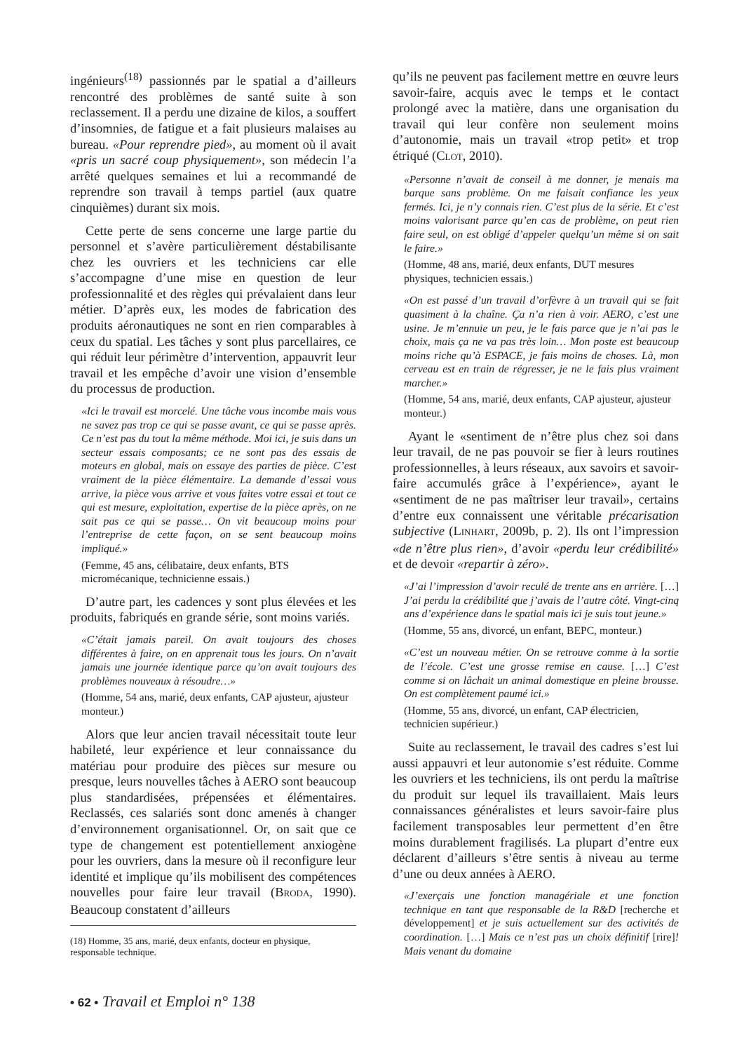ingénieurs<sup>(18)</sup> passionnés par le spatial a d’ailleurs rencontré des problèmes de santé suite à son reclassement. Il a perdu une dizaine de kilos, a souffert d’insomnies, de fatigue et a fait plusieurs malaises au bureau. «Pour reprendre pied», au moment où il avait «pris un sacré coup physiquement», son médecin l’a arrêté quelques semaines et lui a recommandé de reprendre son travail à temps partiel (aux quatre cinquièmes) durant six mois.
Cette perte de sens concerne une large partie du personnel et s’avère particulièrement déstabilisante chez les ouvriers et les techniciens car elle s’accompagne d’une mise en question de leur professionnalité et des règles qui prévalaient dans leur métier. D’après eux, les modes de fabrication des produits aéronautiques ne sont en rien comparables à ceux du spatial. Les tâches y sont plus parcellaires, ce qui réduit leur périmètre d’intervention, appauvrit leur travail et les empêche d’avoir une vision d’ensemble du processus de production.
«Ici le travail est morcelé. Une tâche vous incombe mais vous ne savez pas trop ce qui se passe avant, ce qui se passe après. Ce n’est pas du tout la même méthode. Moi ici, je suis dans un secteur essais composants; ce ne sont pas des essais de moteurs en global, mais on essaye des parties de pièce. C’est vraiment de la pièce élémentaire. La demande d’essai vous arrive, la pièce vous arrive et vous faites votre essai et tout ce qui est mesure, exploitation, expertise de la pièce après, on ne sait pas ce qui se passe… On vit beaucoup moins pour l’entreprise de cette façon, on se sent beaucoup moins impliqué.»
(Femme, 45 ans, célibataire, deux enfants, BTS micromécanique, technicienne essais.)
D’autre part, les cadences y sont plus élevées et les produits, fabriqués en grande série, sont moins variés.
«C’était jamais pareil. On avait toujours des choses différentes à faire, on en apprenait tous les jours. On n’avait jamais une journée identique parce qu’on avait toujours des problèmes nouveaux à résoudre…»
(Homme, 54 ans, marié, deux enfants, CAP ajusteur, ajusteur monteur.)
Alors que leur ancien travail nécessitait toute leur habileté, leur expérience et leur connaissance du matériau pour produire des pièces sur mesure ou presque, leurs nouvelles tâches à AERO sont beaucoup plus standardisées, prépensées et élémentaires. Reclassés, ces salariés sont donc amenés à changer d’environnement organisationnel. Or, on sait que ce type de changement est potentiellement anxiogène pour les ouvriers, dans la mesure où il reconfigure leur identité et implique qu’ils mobilisent des compétences nouvelles pour faire leur travail (BRODA, 1990). Beaucoup constatent d’ailleurs
(18) Homme, 35 ans, marié, deux enfants, docteur en physique, responsable technique.
qu’ils ne peuvent pas facilement mettre en œuvre leurs savoir-faire, acquis avec le temps et le contact prolongé avec la matière, dans une organisation du travail qui leur confère non seulement moins d’autonomie, mais un travail «trop petit» et trop étriqué (CLOT, 2010).
«Personne n’avait de conseil à me donner, je menais ma barque sans problème. On me faisait confiance les yeux fermés. Ici, je n’y connais rien. C’est plus de la série. Et c’est moins valorisant parce qu’en cas de problème, on peut rien faire seul, on est obligé d’appeler quelqu’un même si on sait le faire.»
(Homme, 48 ans, marié, deux enfants, DUT mesures physiques, technicien essais.)
«On est passé d’un travail d’orfèvre à un travail qui se fait quasiment à la chaîne. Ça n’a rien à voir. AERO, c’est une usine. Je m’ennuie un peu, je le fais parce que je n’ai pas le choix, mais ça ne va pas très loin… Mon poste est beaucoup moins riche qu’à ESPACE, je fais moins de choses. Là, mon cerveau est en train de régresser, je ne le fais plus vraiment marcher.»
(Homme, 54 ans, marié, deux enfants, CAP ajusteur, ajusteur monteur.)
Ayant le «sentiment de n’être plus chez soi dans leur travail, de ne pas pouvoir se fier à leurs routines professionnelles, à leurs réseaux, aux savoirs et savoir-faire accumulés grâce à l’expérience», ayant le «sentiment de ne pas maîtriser leur travail», certains d’entre eux connaissent une véritable précarisation subjective (LINHART, 2009b, p. 2). Ils ont l’impression «de n’être plus rien», d’avoir «perdu leur crédibilité» et de devoir «repartir à zéro».
«J’ai l’impression d’avoir reculé de trente ans en arrière. […] J’ai perdu la crédibilité que j’avais de l’autre côté. Vingt-cinq ans d’expérience dans le spatial mais ici je suis tout jeune.»
(Homme, 55 ans, divorcé, un enfant, BEPC, monteur.)
«C’est un nouveau métier. On se retrouve comme à la sortie de l’école. C’est une grosse remise en cause. […] C’est comme si on lâchait un animal domestique en pleine brousse. On est complètement paumé ici.»
(Homme, 55 ans, divorcé, un enfant, CAP électricien, technicien supérieur.)
Suite au reclassement, le travail des cadres s’est lui aussi appauvri et leur autonomie s’est réduite. Comme les ouvriers et les techniciens, ils ont perdu la maîtrise du produit sur lequel ils travaillaient. Mais leurs connaissances généralistes et leurs savoir-faire plus facilement transposables leur permettent d’en être moins durablement fragilisés. La plupart d’entre eux déclarent d’ailleurs s’être sentis à niveau au terme d’une ou deux années à AERO.
«J’exerçais une fonction managériale et une fonction technique en tant que responsable de la R&D [recherche et développement] et je suis actuellement sur des activités de coordination. […] Mais ce n’est pas un choix définitif [rire]! Mais venant du domaine
• 62 • Travail et Emploi n° 138